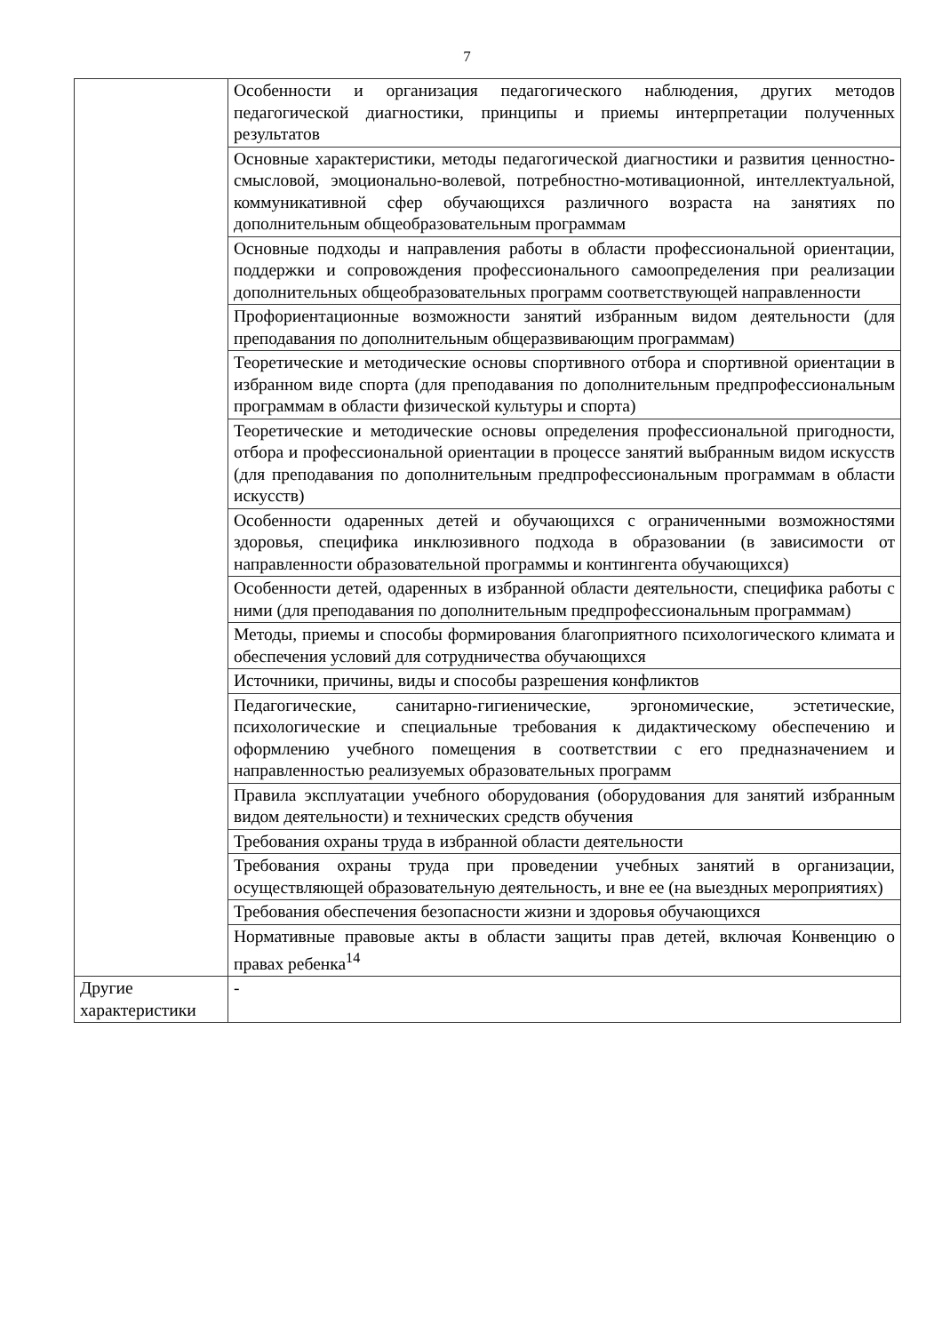7
| | Особенности и организация педагогического наблюдения, других методов педагогической диагностики, принципы и приемы интерпретации полученных результатов |
| | Основные характеристики, методы педагогической диагностики и развития ценностно-смысловой, эмоционально-волевой, потребностно-мотивационной, интеллектуальной, коммуникативной сфер обучающихся различного возраста на занятиях по дополнительным общеобразовательным программам |
| | Основные подходы и направления работы в области профессиональной ориентации, поддержки и сопровождения профессионального самоопределения при реализации дополнительных общеобразовательных программ соответствующей направленности |
| | Профориентационные возможности занятий избранным видом деятельности (для преподавания по дополнительным общеразвивающим программам) |
| | Теоретические и методические основы спортивного отбора и спортивной ориентации в избранном виде спорта (для преподавания по дополнительным предпрофессиональным программам в области физической культуры и спорта) |
| | Теоретические и методические основы определения профессиональной пригодности, отбора и профессиональной ориентации в процессе занятий выбранным видом искусств (для преподавания по дополнительным предпрофессиональным программам в области искусств) |
| | Особенности одаренных детей и обучающихся с ограниченными возможностями здоровья, специфика инклюзивного подхода в образовании (в зависимости от направленности образовательной программы и контингента обучающихся) |
| | Особенности детей, одаренных в избранной области деятельности, специфика работы с ними (для преподавания по дополнительным предпрофессиональным программам) |
| | Методы, приемы и способы формирования благоприятного психологического климата и обеспечения условий для сотрудничества обучающихся |
| | Источники, причины, виды и способы разрешения конфликтов |
| | Педагогические, санитарно-гигиенические, эргономические, эстетические, психологические и специальные требования к дидактическому обеспечению и оформлению учебного помещения в соответствии с его предназначением и направленностью реализуемых образовательных программ |
| | Правила эксплуатации учебного оборудования (оборудования для занятий избранным видом деятельности) и технических средств обучения |
| | Требования охраны труда в избранной области деятельности |
| | Требования охраны труда при проведении учебных занятий в организации, осуществляющей образовательную деятельность, и вне ее (на выездных мероприятиях) |
| | Требования обеспечения безопасности жизни и здоровья обучающихся |
| | Нормативные правовые акты в области защиты прав детей, включая Конвенцию о правах ребенка<sup>14</sup> |
| Другие характеристики | - |